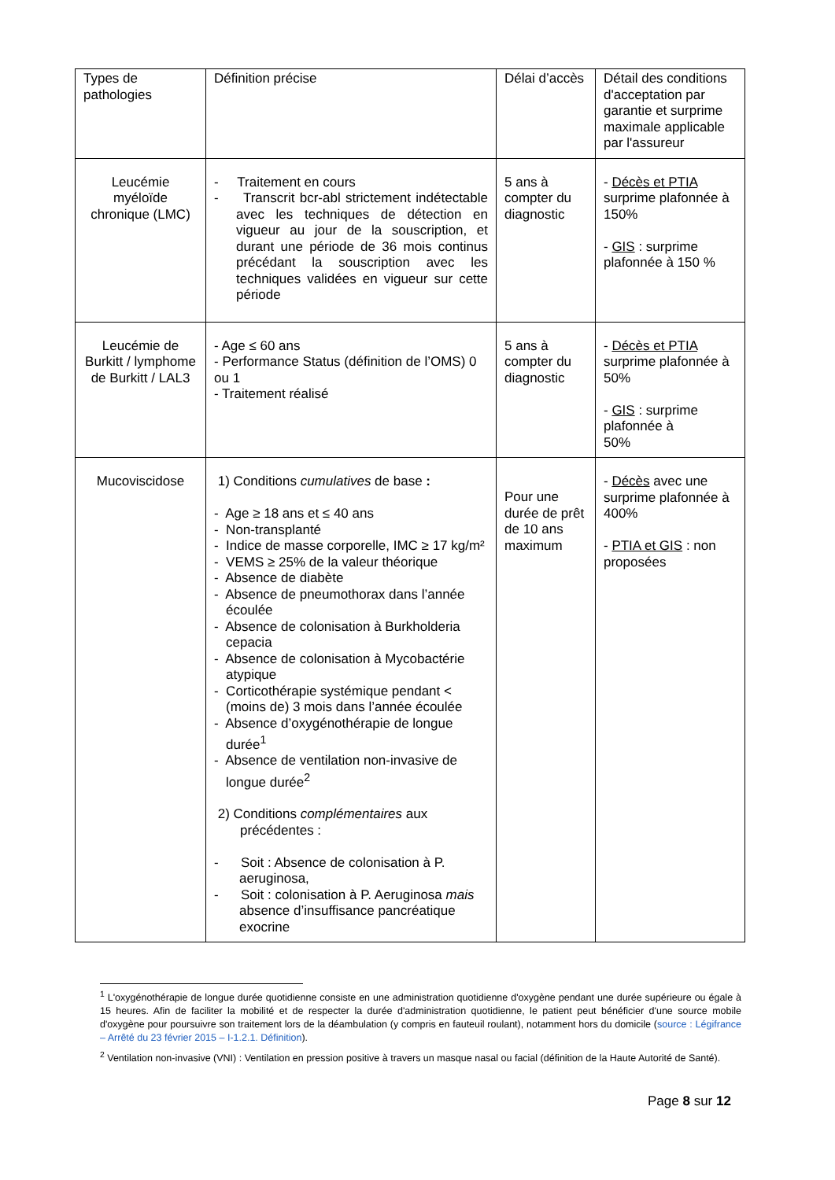| Types de pathologies | Définition précise | Délai d’accès | Détail des conditions d'acceptation par garantie et surprime maximale applicable par l'assureur |
| Leucémie myéloïde chronique (LMC) | - Traitement en cours - Transcrit bcr-abl strictement indétectable avec les techniques de détection en vigueur au jour de la souscription, et durant une période de 36 mois continus précédant la souscription avec les techniques validées en vigueur sur cette période | 5 ans à compter du diagnostic | - Décès et PTIA surprime plafonnée à 150% - GIS : surprime plafonnée à 150 % |
| Leucémie de Burkitt / lymphome de Burkitt / LAL3 | - Age ≤ 60 ans - Performance Status (définition de l’OMS) 0 ou 1 - Traitement réalisé | 5 ans à compter du diagnostic | - Décès et PTIA surprime plafonnée à 50% - GIS : surprime plafonnée à 50% |
| Mucoviscidose | 1) Conditions cumulatives de base : - Age ≥ 18 ans et ≤ 40 ans - Non-transplanté - Indice de masse corporelle, IMC ≥ 17 kg/m² - VEMS ≥ 25% de la valeur théorique - Absence de diabète - Absence de pneumothorax dans l’année écoulée - Absence de colonisation à Burkholderia cepacia - Absence de colonisation à Mycobactérie atypique - Corticothérapie systémique pendant < (moins de) 3 mois dans l’année écoulée - Absence d’oxygénothérapie de longue durée<sup>1</sup> - Absence de ventilation non-invasive de longue durée<sup>2</sup> 2) Conditions complémentaires aux précédentes : - Soit : Absence de colonisation à P. aeruginosa, - Soit : colonisation à P. Aeruginosa mais absence d’insuffisance pancréatique exocrine | Pour une durée de prêt de 10 ans maximum | - Décès avec une surprime plafonnée à 400% - PTIA et GIS : non proposées |
<sup>1</sup> L'oxygénothérapie de longue durée quotidienne consiste en une administration quotidienne d'oxygène pendant une durée supérieure ou égale à 15 heures. Afin de faciliter la mobilité et de respecter la durée d'administration quotidienne, le patient peut bénéficier d'une source mobile d'oxygène pour poursuivre son traitement lors de la déambulation (y compris en fauteuil roulant), notamment hors du domicile (source : Légifrance – Arrêté du 23 février 2015 – I-1.2.1. Définition).
<sup>2</sup> Ventilation non-invasive (VNI) : Ventilation en pression positive à travers un masque nasal ou facial (définition de la Haute Autorité de Santé).
Page 8 sur 12